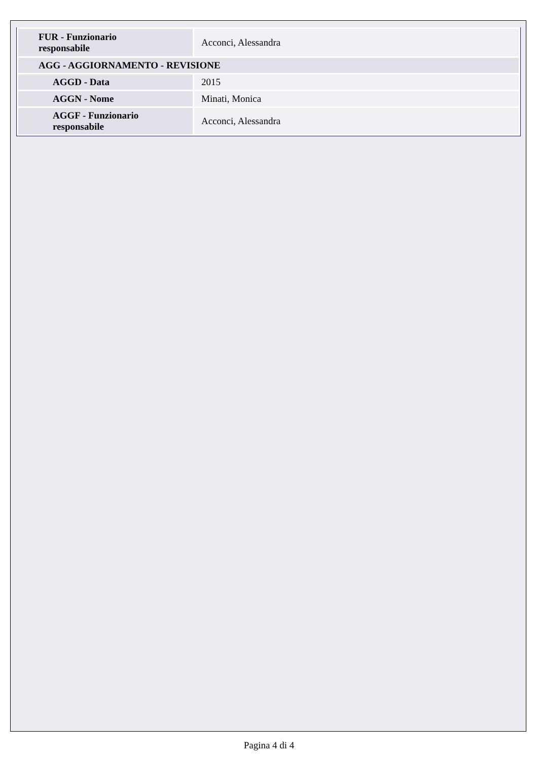| FUR - Funzionario responsabile | Acconci, Alessandra |
| AGG - AGGIORNAMENTO - REVISIONE | |
| AGGD - Data | 2015 |
| AGGN - Nome | Minati, Monica |
| AGGF - Funzionario responsabile | Acconci, Alessandra |
Pagina 4 di 4